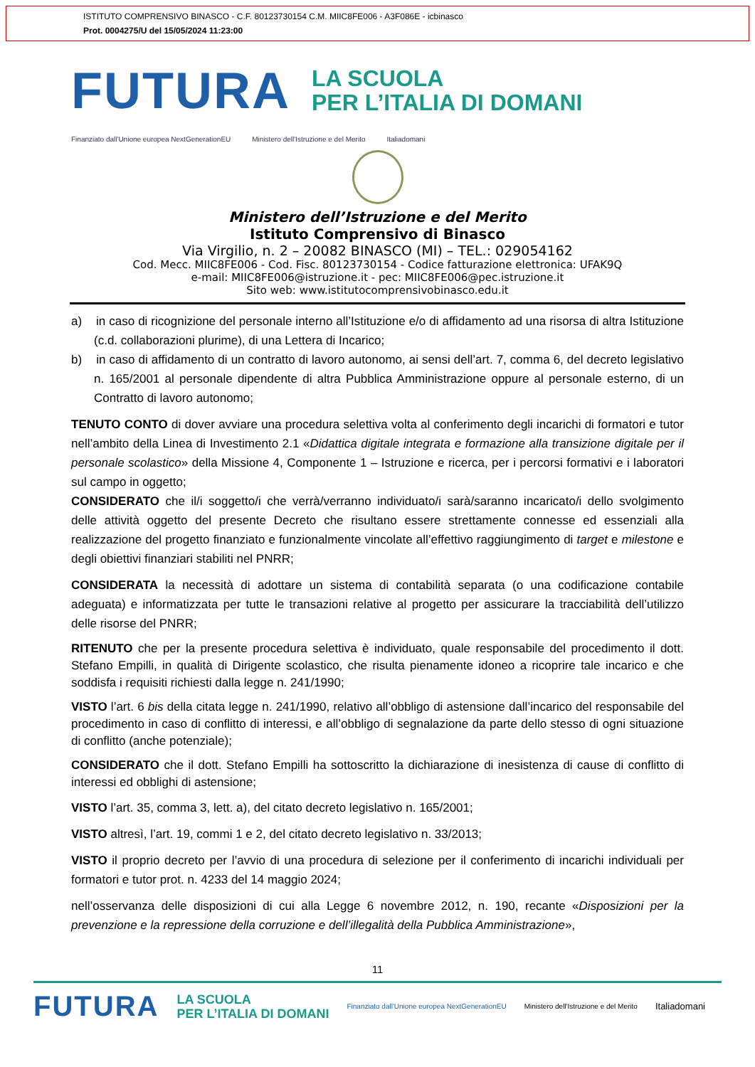ISTITUTO COMPRENSIVO BINASCO - C.F. 80123730154 C.M. MIIC8FE006 - A3F086E - icbinasco
Prot. 0004275/U del 15/05/2024 11:23:00
FUTURA
LA SCUOLA
PER L’ITALIA DI DOMANI
Finanziato dall'Unione europea NextGenerationEU Ministero dell'Istruzione e del Merito Italiadomani
Ministero dell’Istruzione e del Merito
Istituto Comprensivo di Binasco
Via Virgilio, n. 2 – 20082 BINASCO (MI) – TEL.: 029054162
Cod. Mecc. MIIC8FE006 - Cod. Fisc. 80123730154 - Codice fatturazione elettronica: UFAK9Q
e-mail: MIIC8FE006@istruzione.it - pec: MIIC8FE006@pec.istruzione.it
Sito web: www.istitutocomprensivobinasco.edu.it
a) in caso di ricognizione del personale interno all’Istituzione e/o di affidamento ad una risorsa di altra Istituzione (c.d. collaborazioni plurime), di una Lettera di Incarico;
b) in caso di affidamento di un contratto di lavoro autonomo, ai sensi dell’art. 7, comma 6, del decreto legislativo n. 165/2001 al personale dipendente di altra Pubblica Amministrazione oppure al personale esterno, di un Contratto di lavoro autonomo;
TENUTO CONTO di dover avviare una procedura selettiva volta al conferimento degli incarichi di formatori e tutor nell’ambito della Linea di Investimento 2.1 «Didattica digitale integrata e formazione alla transizione digitale per il personale scolastico» della Missione 4, Componente 1 – Istruzione e ricerca, per i percorsi formativi e i laboratori sul campo in oggetto;
CONSIDERATO che il/i soggetto/i che verrà/verranno individuato/i sarà/saranno incaricato/i dello svolgimento delle attività oggetto del presente Decreto che risultano essere strettamente connesse ed essenziali alla realizzazione del progetto finanziato e funzionalmente vincolate all’effettivo raggiungimento di target e milestone e degli obiettivi finanziari stabiliti nel PNRR;
CONSIDERATA la necessità di adottare un sistema di contabilità separata (o una codificazione contabile adeguata) e informatizzata per tutte le transazioni relative al progetto per assicurare la tracciabilità dell’utilizzo delle risorse del PNRR;
RITENUTO che per la presente procedura selettiva è individuato, quale responsabile del procedimento il dott. Stefano Empilli, in qualità di Dirigente scolastico, che risulta pienamente idoneo a ricoprire tale incarico e che soddisfa i requisiti richiesti dalla legge n. 241/1990;
VISTO l’art. 6 bis della citata legge n. 241/1990, relativo all’obbligo di astensione dall’incarico del responsabile del procedimento in caso di conflitto di interessi, e all’obbligo di segnalazione da parte dello stesso di ogni situazione di conflitto (anche potenziale);
CONSIDERATO che il dott. Stefano Empilli ha sottoscritto la dichiarazione di inesistenza di cause di conflitto di interessi ed obblighi di astensione;
VISTO l’art. 35, comma 3, lett. a), del citato decreto legislativo n. 165/2001;
VISTO altresì, l’art. 19, commi 1 e 2, del citato decreto legislativo n. 33/2013;
VISTO il proprio decreto per l’avvio di una procedura di selezione per il conferimento di incarichi individuali per formatori e tutor prot. n. 4233 del 14 maggio 2024;
nell’osservanza delle disposizioni di cui alla Legge 6 novembre 2012, n. 190, recante «Disposizioni per la prevenzione e la repressione della corruzione e dell’illegalità della Pubblica Amministrazione»,
11
FUTURA LA SCUOLA
PER L’ITALIA DI DOMANI Finanziato dall'Unione europea NextGenerationEU Ministero dell'Istruzione e del Merito Italiadomani